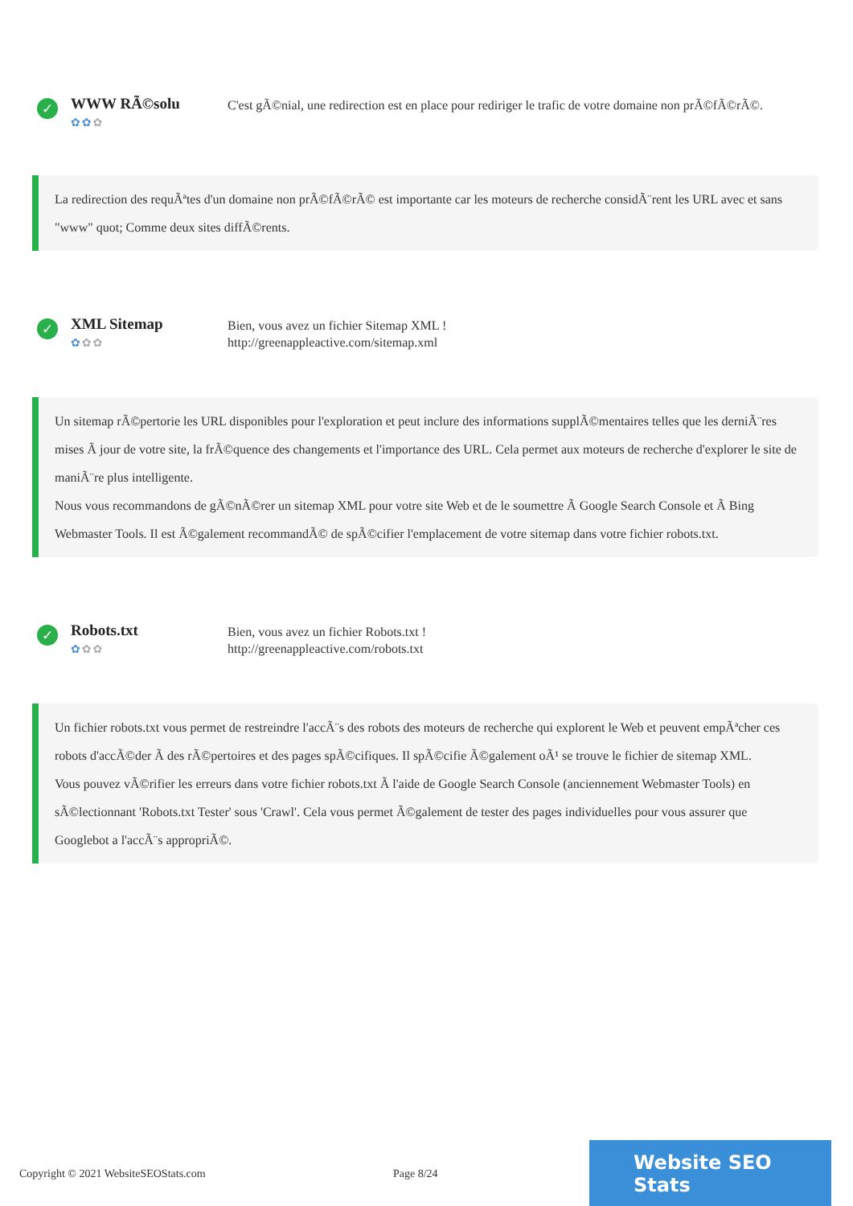✓
WWW RÃ©solu
✿✿✿
C'est gÃ©nial, une redirection est en place pour rediriger le trafic de votre domaine non prÃ©fÃ©rÃ©.
La redirection des requÃªtes d'un domaine non prÃ©fÃ©rÃ© est importante car les moteurs de recherche considÃ¨rent les URL avec et sans "www" quot; Comme deux sites diffÃ©rents.
✓
XML Sitemap
✿✿✿
Bien, vous avez un fichier Sitemap XML !
http://greenappleactive.com/sitemap.xml
Un sitemap rÃ©pertorie les URL disponibles pour l'exploration et peut inclure des informations supplÃ©mentaires telles que les derniÃ¨res mises Ã jour de votre site, la frÃ©quence des changements et l'importance des URL. Cela permet aux moteurs de recherche d'explorer le site de maniÃ¨re plus intelligente.
Nous vous recommandons de gÃ©nÃ©rer un sitemap XML pour votre site Web et de le soumettre Ã Google Search Console et Ã Bing Webmaster Tools. Il est Ã©galement recommandÃ© de spÃ©cifier l'emplacement de votre sitemap dans votre fichier robots.txt.
✓
Robots.txt
✿✿✿
Bien, vous avez un fichier Robots.txt !
http://greenappleactive.com/robots.txt
Un fichier robots.txt vous permet de restreindre l'accÃ¨s des robots des moteurs de recherche qui explorent le Web et peuvent empÃªcher ces robots d'accÃ©der Ã des rÃ©pertoires et des pages spÃ©cifiques. Il spÃ©cifie Ã©galement oÃ¹ se trouve le fichier de sitemap XML.
Vous pouvez vÃ©rifier les erreurs dans votre fichier robots.txt Ã l'aide de Google Search Console (anciennement Webmaster Tools) en sÃ©lectionnant 'Robots.txt Tester' sous 'Crawl'. Cela vous permet Ã©galement de tester des pages individuelles pour vous assurer que Googlebot a l'accÃ¨s appropriÃ©.
Copyright © 2021 WebsiteSEOStats.com Page 8/24
Website SEO Stats